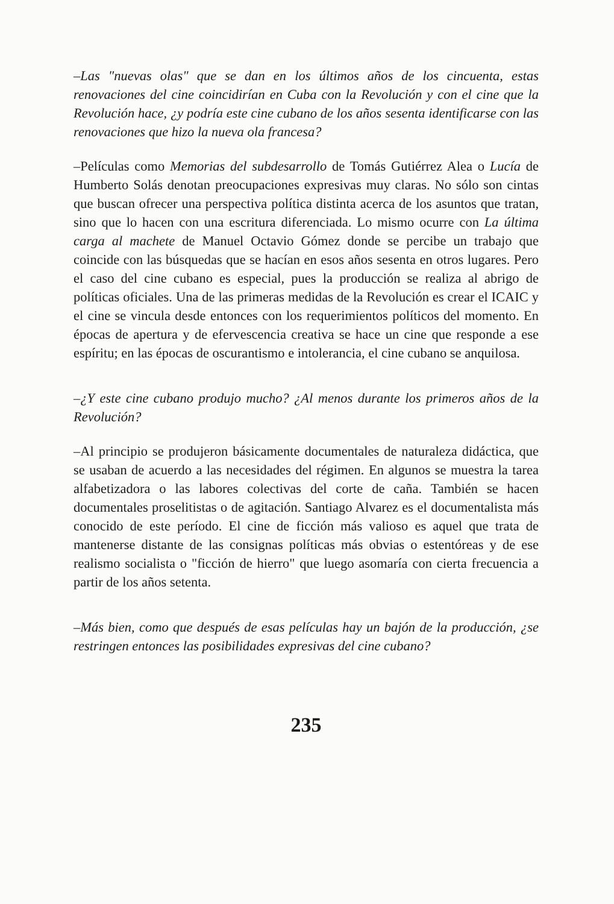–Las "nuevas olas" que se dan en los últimos años de los cincuenta, estas renovaciones del cine coincidirían en Cuba con la Revolución y con el cine que la Revolución hace, ¿y podría este cine cubano de los años sesenta identificarse con las renovaciones que hizo la nueva ola francesa?
–Películas como Memorias del subdesarrollo de Tomás Gutiérrez Alea o Lucía de Humberto Solás denotan preocupaciones expresivas muy claras. No sólo son cintas que buscan ofrecer una perspectiva política distinta acerca de los asuntos que tratan, sino que lo hacen con una escritura diferenciada. Lo mismo ocurre con La última carga al machete de Manuel Octavio Gómez donde se percibe un trabajo que coincide con las búsquedas que se hacían en esos años sesenta en otros lugares. Pero el caso del cine cubano es especial, pues la producción se realiza al abrigo de políticas oficiales. Una de las primeras medidas de la Revolución es crear el ICAIC y el cine se vincula desde entonces con los requerimientos políticos del momento. En épocas de apertura y de efervescencia creativa se hace un cine que responde a ese espíritu; en las épocas de oscurantismo e intolerancia, el cine cubano se anquilosa.
–¿Y este cine cubano produjo mucho? ¿Al menos durante los primeros años de la Revolución?
–Al principio se produjeron básicamente documentales de naturaleza didáctica, que se usaban de acuerdo a las necesidades del régimen. En algunos se muestra la tarea alfabetizadora o las labores colectivas del corte de caña. También se hacen documentales proselitistas o de agitación. Santiago Alvarez es el documentalista más conocido de este período. El cine de ficción más valioso es aquel que trata de mantenerse distante de las consignas políticas más obvias o estentóreas y de ese realismo socialista o "ficción de hierro" que luego asomaría con cierta frecuencia a partir de los años setenta.
–Más bien, como que después de esas películas hay un bajón de la producción, ¿se restringen entonces las posibilidades expresivas del cine cubano?
235